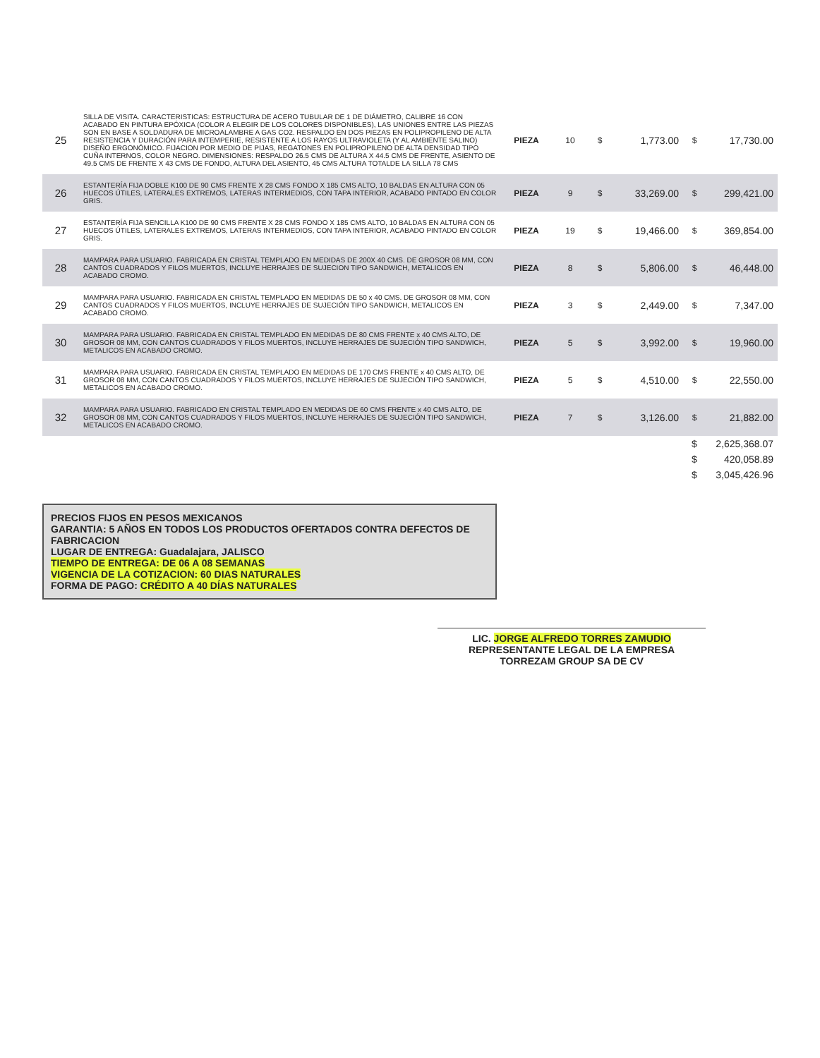| 25 | SILLA DE VISITA. CARACTERISTICAS: ESTRUCTURA DE ACERO TUBULAR DE 1 DE DIÁMETRO, CALIBRE 16 CON ACABADO EN PINTURA EPÓXICA (COLOR A ELEGIR DE LOS COLORES DISPONIBLES), LAS UNIONES ENTRE LAS PIEZAS SON EN BASE A SOLDADURA DE MICROALAMBRE A GAS CO2. RESPALDO EN DOS PIEZAS EN POLIPROPILENO DE ALTA RESISTENCIA Y DURACIÓN PARA INTEMPERIE, RESISTENTE A LOS RAYOS ULTRAVIOLETA (Y AL AMBIENTE SALINO) DISEÑO ERGONÓMICO. FIJACION POR MEDIO DE PIJAS, REGATONES EN POLIPROPILENO DE ALTA DENSIDAD TIPO CUÑA INTERNOS, COLOR NEGRO. DIMENSIONES: RESPALDO 26.5 CMS DE ALTURA X 44.5 CMS DE FRENTE, ASIENTO DE 49.5 CMS DE FRENTE X 43 CMS DE FONDO, ALTURA DEL ASIENTO, 45 CMS ALTURA TOTALDE LA SILLA 78 CMS | PIEZA | 10 | $ | 1,773.00 | $ | 17,730.00 |
| 26 | ESTANTERÍA FIJA DOBLE K100 DE 90 CMS FRENTE X 28 CMS FONDO X 185 CMS ALTO, 10 BALDAS EN ALTURA CON 05 HUECOS ÚTILES, LATERALES EXTREMOS, LATERAS INTERMEDIOS, CON TAPA INTERIOR, ACABADO PINTADO EN COLOR GRIS. | PIEZA | 9 | $ | 33,269.00 | $ | 299,421.00 |
| 27 | ESTANTERÍA FIJA SENCILLA K100 DE 90 CMS FRENTE X 28 CMS FONDO X 185 CMS ALTO, 10 BALDAS EN ALTURA CON 05 HUECOS ÚTILES, LATERALES EXTREMOS, LATERAS INTERMEDIOS, CON TAPA INTERIOR, ACABADO PINTADO EN COLOR GRIS. | PIEZA | 19 | $ | 19,466.00 | $ | 369,854.00 |
| 28 | MAMPARA PARA USUARIO. FABRICADA EN CRISTAL TEMPLADO EN MEDIDAS DE 200X 40 CMS. DE GROSOR 08 MM, CON CANTOS CUADRADOS Y FILOS MUERTOS, INCLUYE HERRAJES DE SUJECION TIPO SANDWICH, METALICOS EN ACABADO CROMO. | PIEZA | 8 | $ | 5,806.00 | $ | 46,448.00 |
| 29 | MAMPARA PARA USUARIO. FABRICADA EN CRISTAL TEMPLADO EN MEDIDAS DE 50 x 40 CMS. DE GROSOR 08 MM, CON CANTOS CUADRADOS Y FILOS MUERTOS, INCLUYE HERRAJES DE SUJECIÓN TIPO SANDWICH, METALICOS EN ACABADO CROMO. | PIEZA | 3 | $ | 2,449.00 | $ | 7,347.00 |
| 30 | MAMPARA PARA USUARIO. FABRICADA EN CRISTAL TEMPLADO EN MEDIDAS DE 80 CMS FRENTE x 40 CMS ALTO, DE GROSOR 08 MM, CON CANTOS CUADRADOS Y FILOS MUERTOS, INCLUYE HERRAJES DE SUJECIÓN TIPO SANDWICH, METALICOS EN ACABADO CROMO. | PIEZA | 5 | $ | 3,992.00 | $ | 19,960.00 |
| 31 | MAMPARA PARA USUARIO. FABRICADA EN CRISTAL TEMPLADO EN MEDIDAS DE 170 CMS FRENTE x 40 CMS ALTO, DE GROSOR 08 MM, CON CANTOS CUADRADOS Y FILOS MUERTOS, INCLUYE HERRAJES DE SUJECIÓN TIPO SANDWICH, METALICOS EN ACABADO CROMO. | PIEZA | 5 | $ | 4,510.00 | $ | 22,550.00 |
| 32 | MAMPARA PARA USUARIO. FABRICADO EN CRISTAL TEMPLADO EN MEDIDAS DE 60 CMS FRENTE x 40 CMS ALTO, DE GROSOR 08 MM, CON CANTOS CUADRADOS Y FILOS MUERTOS, INCLUYE HERRAJES DE SUJECIÓN TIPO SANDWICH, METALICOS EN ACABADO CROMO. | PIEZA | 7 | $ | 3,126.00 | $ | 21,882.00 |
| | | | | | | $ | 2,625,368.07 |
| | | | | | | $ | 420,058.89 |
| | | | | | | $ | 3,045,426.96 |
PRECIOS FIJOS EN PESOS MEXICANOS
GARANTIA: 5 AÑOS EN TODOS LOS PRODUCTOS OFERTADOS CONTRA DEFECTOS DE FABRICACION
LUGAR DE ENTREGA: Guadalajara, JALISCO
TIEMPO DE ENTREGA: DE 06 A 08 SEMANAS
VIGENCIA DE LA COTIZACION: 60 DIAS NATURALES
FORMA DE PAGO: CRÉDITO A 40 DÍAS NATURALES
LIC. JORGE ALFREDO TORRES ZAMUDIO
REPRESENTANTE LEGAL DE LA EMPRESA
TORREZAM GROUP SA DE CV